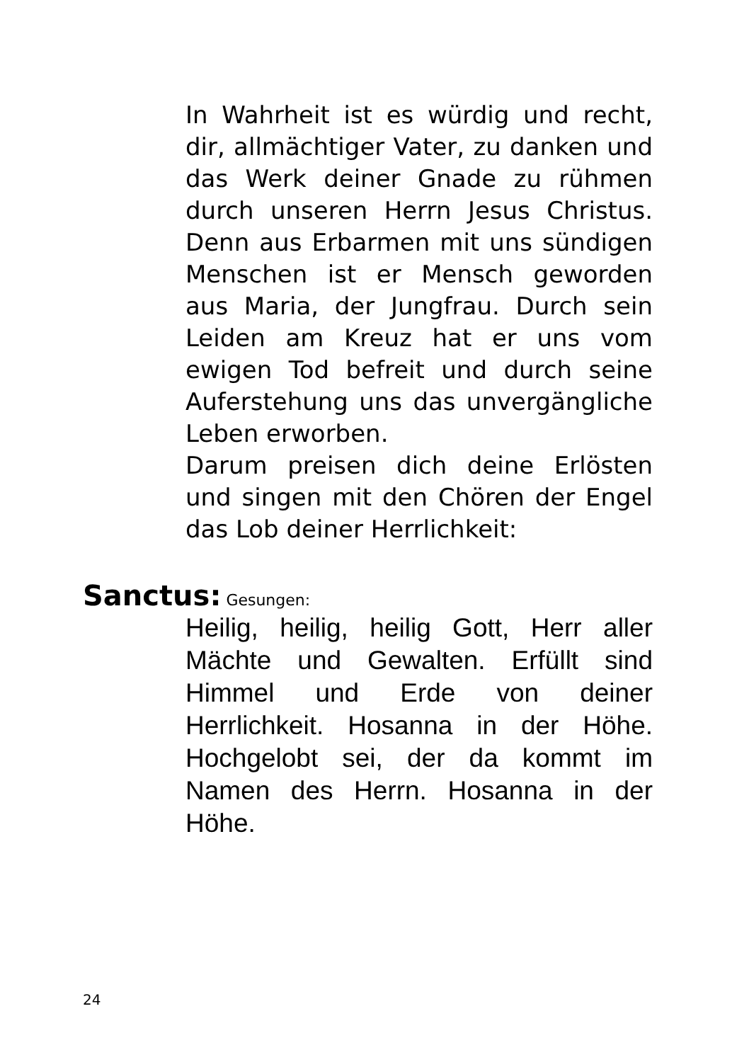In Wahrheit ist es würdig und recht, dir, allmächtiger Vater, zu danken und das Werk deiner Gnade zu rühmen durch unseren Herrn Jesus Christus. Denn aus Erbarmen mit uns sündigen Menschen ist er Mensch geworden aus Maria, der Jungfrau. Durch sein Leiden am Kreuz hat er uns vom ewigen Tod befreit und durch seine Auferstehung uns das unvergängliche Leben erworben.
Darum preisen dich deine Erlösten und singen mit den Chören der Engel das Lob deiner Herrlichkeit:
Sanctus: Gesungen:
Heilig, heilig, heilig Gott, Herr aller Mächte und Gewalten. Erfüllt sind Himmel und Erde von deiner Herrlichkeit. Hosanna in der Höhe. Hochgelobt sei, der da kommt im Namen des Herrn. Hosanna in der Höhe.
24